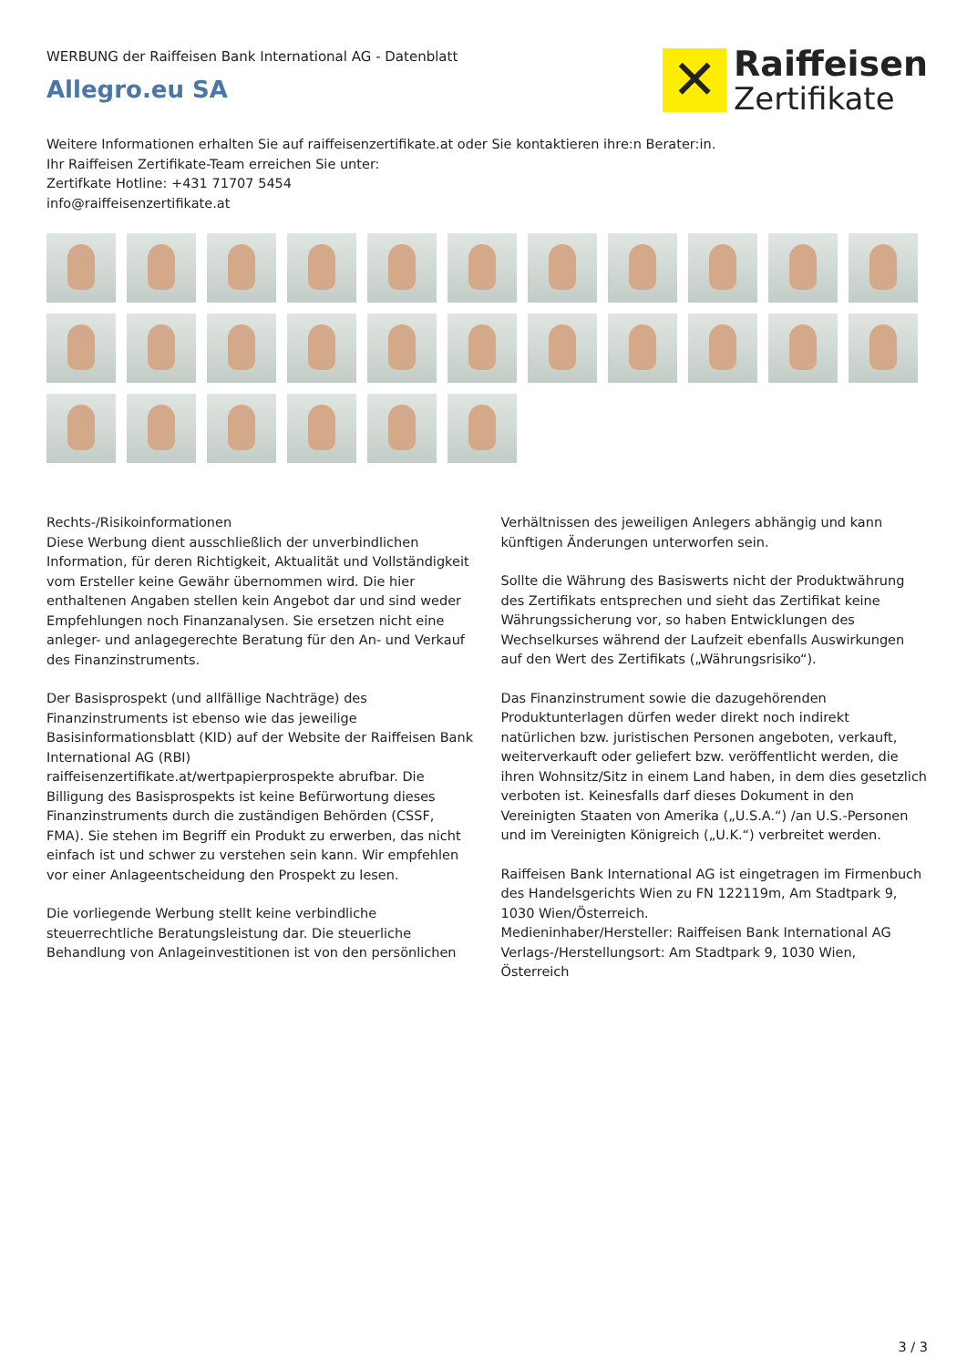WERBUNG der Raiffeisen Bank International AG - Datenblatt
Allegro.eu SA
✕
Raiffeisen
Zertifikate
Weitere Informationen erhalten Sie auf raiffeisenzertifikate.at oder Sie kontaktieren ihre:n Berater:in.
Ihr Raiffeisen Zertifikate-Team erreichen Sie unter:
Zertifkate Hotline: +431 71707 5454
info@raiffeisenzertifikate.at
Rechts-/Risikoinformationen
Diese Werbung dient ausschließlich der unverbindlichen Information, für deren Richtigkeit, Aktualität und Vollständigkeit vom Ersteller keine Gewähr übernommen wird. Die hier enthaltenen Angaben stellen kein Angebot dar und sind weder Empfehlungen noch Finanzanalysen. Sie ersetzen nicht eine anleger- und anlagegerechte Beratung für den An- und Verkauf des Finanzinstruments.
Der Basisprospekt (und allfällige Nachträge) des Finanzinstruments ist ebenso wie das jeweilige Basisinformationsblatt (KID) auf der Website der Raiffeisen Bank International AG (RBI) raiffeisenzertifikate.at/wertpapierprospekte abrufbar. Die Billigung des Basisprospekts ist keine Befürwortung dieses Finanzinstruments durch die zuständigen Behörden (CSSF, FMA). Sie stehen im Begriff ein Produkt zu erwerben, das nicht einfach ist und schwer zu verstehen sein kann. Wir empfehlen vor einer Anlageentscheidung den Prospekt zu lesen.
Die vorliegende Werbung stellt keine verbindliche steuerrechtliche Beratungsleistung dar. Die steuerliche Behandlung von Anlageinvestitionen ist von den persönlichen Verhältnissen des jeweiligen Anlegers abhängig und kann künftigen Änderungen unterworfen sein.
Sollte die Währung des Basiswerts nicht der Produktwährung des Zertifikats entsprechen und sieht das Zertifikat keine Währungssicherung vor, so haben Entwicklungen des Wechselkurses während der Laufzeit ebenfalls Auswirkungen auf den Wert des Zertifikats („Währungsrisiko“).
Das Finanzinstrument sowie die dazugehörenden Produktunterlagen dürfen weder direkt noch indirekt natürlichen bzw. juristischen Personen angeboten, verkauft, weiterverkauft oder geliefert bzw. veröffentlicht werden, die ihren Wohnsitz/Sitz in einem Land haben, in dem dies gesetzlich verboten ist. Keinesfalls darf dieses Dokument in den Vereinigten Staaten von Amerika („U.S.A.“) /an U.S.-Personen und im Vereinigten Königreich („U.K.“) verbreitet werden.
Raiffeisen Bank International AG ist eingetragen im Firmenbuch des Handelsgerichts Wien zu FN 122119m, Am Stadtpark 9, 1030 Wien/Österreich.
Medieninhaber/Hersteller: Raiffeisen Bank International AG Verlags-/Herstellungsort: Am Stadtpark 9, 1030 Wien, Österreich
3 / 3